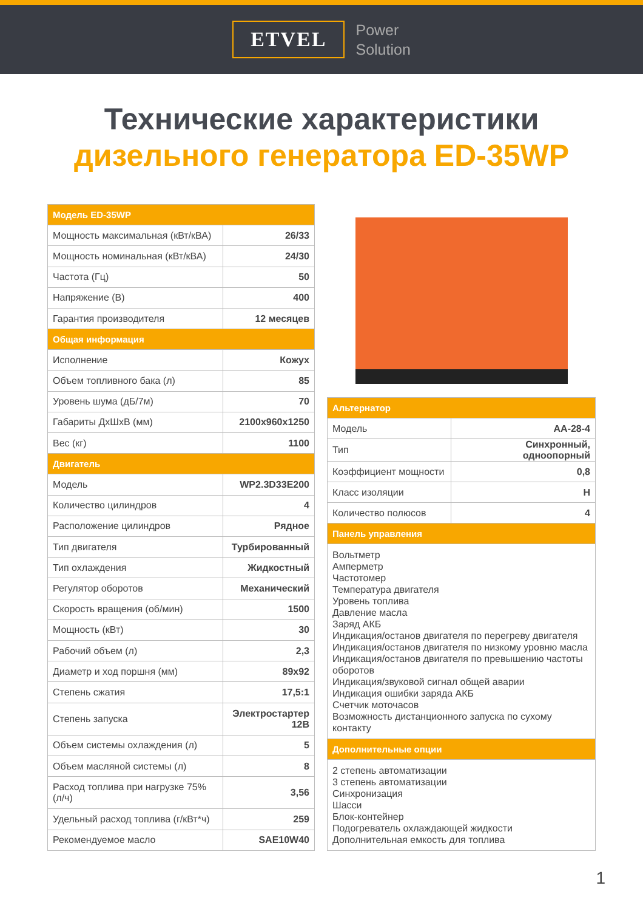ETVEL
Power
Solution
Технические характеристики
дизельного генератора ED-35WP
| Модель ED-35WP | |
| --- | --- |
| Мощность максимальная (кВт/кВА) | 26/33 |
| Мощность номинальная (кВт/кВА) | 24/30 |
| Частота (Гц) | 50 |
| Напряжение (В) | 400 |
| Гарантия производителя | 12 месяцев |
| Общая информация | |
| Исполнение | Кожух |
| Объем топливного бака (л) | 85 |
| Уровень шума (дБ/7м) | 70 |
| Габариты ДхШхВ (мм) | 2100x960x1250 |
| Вес (кг) | 1100 |
| Двигатель | |
| Модель | WP2.3D33E200 |
| Количество цилиндров | 4 |
| Расположение цилиндров | Рядное |
| Тип двигателя | Турбированный |
| Тип охлаждения | Жидкостный |
| Регулятор оборотов | Механический |
| Скорость вращения (об/мин) | 1500 |
| Мощность (кВт) | 30 |
| Рабочий объем (л) | 2,3 |
| Диаметр и ход поршня (мм) | 89x92 |
| Степень сжатия | 17,5:1 |
| Степень запуска | Электростартер 12В |
| Объем системы охлаждения (л) | 5 |
| Объем масляной системы (л) | 8 |
| Расход топлива при нагрузке 75% (л/ч) | 3,56 |
| Удельный расход топлива (г/кВт*ч) | 259 |
| Рекомендуемое масло | SAE10W40 |
| Альтернатор | |
| --- | --- |
| Модель | AA-28-4 |
| Тип | Синхронный, одноопорный |
| Коэффициент мощности | 0,8 |
| Класс изоляции | H |
| Количество полюсов | 4 |
| Панель управления | |
| Вольтметр Амперметр Частотомер Температура двигателя Уровень топлива Давление масла Заряд АКБ Индикация/останов двигателя по перегреву двигателя Индикация/останов двигателя по низкому уровню масла Индикация/останов двигателя по превышению частоты оборотов Индикация/звуковой сигнал общей аварии Индикация ошибки заряда АКБ Счетчик моточасов Возможность дистанционного запуска по сухому контакту | |
| Дополнительные опции | |
| 2 степень автоматизации 3 степень автоматизации Синхронизация Шасси Блок-контейнер Подогреватель охлаждающей жидкости Дополнительная емкость для топлива | |
1